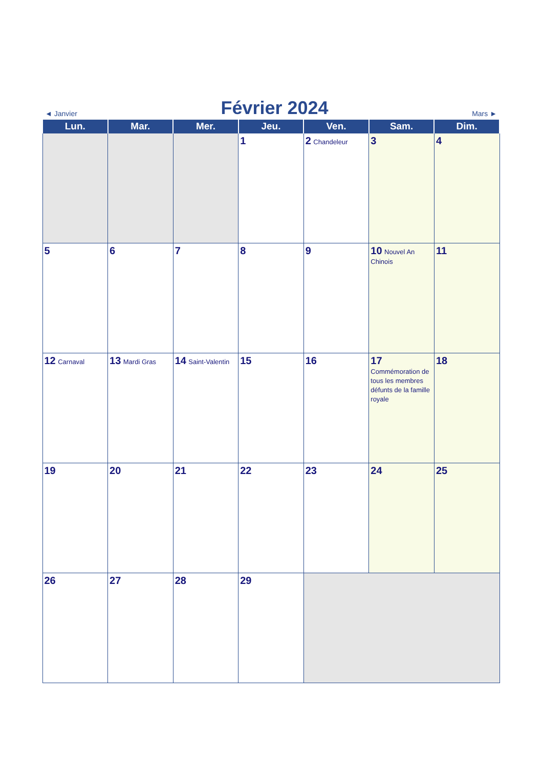◄ Janvier
Février 2024
Mars ►
| Lun. | Mar. | Mer. | Jeu. | Ven. | Sam. | Dim. |
| --- | --- | --- | --- | --- | --- | --- |
| | | | 1 | 2 Chandeleur | 3 | 4 |
| 5 | 6 | 7 | 8 | 9 | 10 Nouvel An Chinois | 11 |
| 12 Carnaval | 13 Mardi Gras | 14 Saint-Valentin | 15 | 16 | 17 Commémoration de tous les membres défunts de la famille royale | 18 |
| 19 | 20 | 21 | 22 | 23 | 24 | 25 |
| 26 | 27 | 28 | 29 | | | |